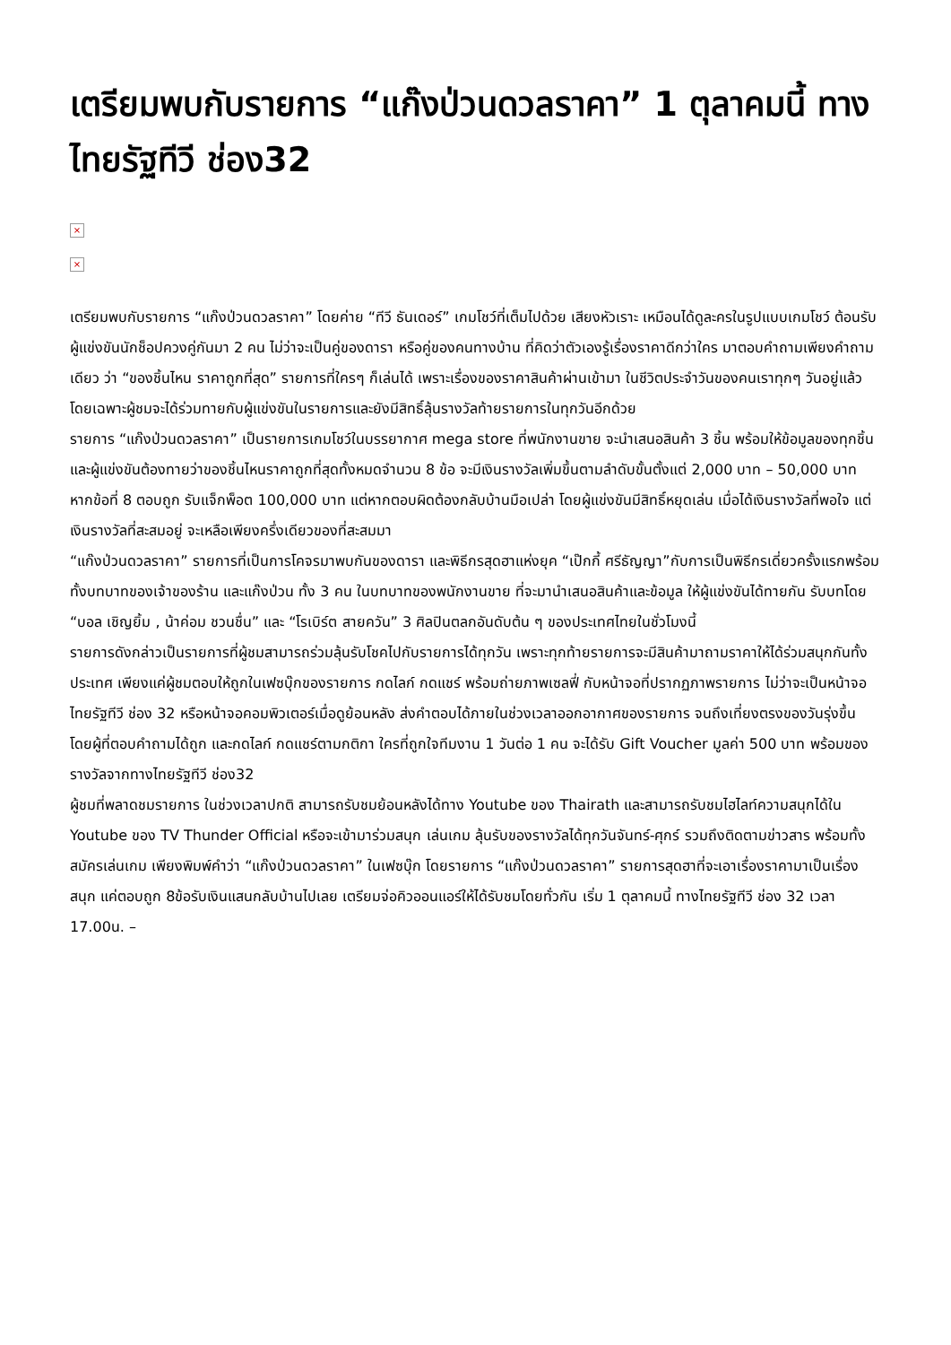เตรียมพบกับรายการ “แก๊งป่วนดวลราคา” 1 ตุลาคมนี้ ทางไทยรัฐทีวี ช่อง32
×
×
เตรียมพบกับรายการ “แก๊งป่วนดวลราคา” โดยค่าย “ทีวี ธันเดอร์” เกมโชว์ที่เต็มไปด้วย เสียงหัวเราะ เหมือนได้ดูละครในรูปแบบเกมโชว์ ต้อนรับผู้แข่งขันนักช็อปควงคู่กันมา 2 คน ไม่ว่าจะเป็นคู่ของดารา หรือคู่ของคนทางบ้าน ที่คิดว่าตัวเองรู้เรื่องราคาดีกว่าใคร มาตอบคำถามเพียงคำถามเดียว ว่า “ของชิ้นไหน ราคาถูกที่สุด” รายการที่ใครๆ ก็เล่นได้ เพราะเรื่องของราคาสินค้าผ่านเข้ามา ในชีวิตประจำวันของคนเราทุกๆ วันอยู่แล้ว โดยเฉพาะผู้ชมจะได้ร่วมทายกับผู้แข่งขันในรายการและยังมีสิทธิ์ลุ้นรางวัลท้ายรายการในทุกวันอีกด้วย
รายการ “แก๊งป่วนดวลราคา” เป็นรายการเกมโชว์ในบรรยากาศ mega store ที่พนักงานขาย จะนำเสนอสินค้า 3 ชิ้น พร้อมให้ข้อมูลของทุกชิ้น และผู้แข่งขันต้องทายว่าของชิ้นไหนราคาถูกที่สุดทั้งหมดจำนวน 8 ข้อ จะมีเงินรางวัลเพิ่มขึ้นตามลำดับขั้นตั้งแต่ 2,000 บาท – 50,000 บาท หากข้อที่ 8 ตอบถูก รับแจ็กพ็อต 100,000 บาท แต่หากตอบผิดต้องกลับบ้านมือเปล่า โดยผู้แข่งขันมีสิทธิ์หยุดเล่น เมื่อได้เงินรางวัลที่พอใจ แต่เงินรางวัลที่สะสมอยู่ จะเหลือเพียงครึ่งเดียวของที่สะสมมา
“แก๊งป่วนดวลราคา” รายการที่เป็นการโคจรมาพบกันของดารา และพิธีกรสุดฮาแห่งยุค “เป๊กกี้ ศรีธัญญา”กับการเป็นพิธีกรเดี่ยวครั้งแรกพร้อมทั้งบทบาทของเจ้าของร้าน และแก๊งป่วน ทั้ง 3 คน ในบทบาทของพนักงานขาย ที่จะมานำเสนอสินค้าและข้อมูล ให้ผู้แข่งขันได้ทายกัน รับบทโดย “บอล เชิญยิ้ม , น้าค่อม ชวนชื่น” และ “โรเบิร์ต สายควัน” 3 ศิลปินตลกอันดับต้น ๆ ของประเทศไทยในชั่วโมงนี้
รายการดังกล่าวเป็นรายการที่ผู้ชมสามารถร่วมลุ้นรับโชคไปกับรายการได้ทุกวัน เพราะทุกท้ายรายการจะมีสินค้ามาถามราคาให้ได้ร่วมสนุกกันทั้งประเทศ เพียงแค่ผู้ชมตอบให้ถูกในเฟซบุ๊กของรายการ กดไลก์ กดแชร์ พร้อมถ่ายภาพเซลฟี่ กับหน้าจอที่ปรากฏภาพรายการ ไม่ว่าจะเป็นหน้าจอไทยรัฐทีวี ช่อง 32 หรือหน้าจอคอมพิวเตอร์เมื่อดูย้อนหลัง ส่งคำตอบได้ภายในช่วงเวลาออกอากาศของรายการ จนถึงเที่ยงตรงของวันรุ่งขึ้น โดยผู้ที่ตอบคำถามได้ถูก และกดไลก์ กดแชร์ตามกติกา ใครที่ถูกใจทีมงาน 1 วันต่อ 1 คน จะได้รับ Gift Voucher มูลค่า 500 บาท พร้อมของรางวัลจากทางไทยรัฐทีวี ช่อง32
ผู้ชมที่พลาดชมรายการ ในช่วงเวลาปกติ สามารถรับชมย้อนหลังได้ทาง Youtube ของ Thairath และสามารถรับชมไฮไลท์ความสนุกได้ใน Youtube ของ TV Thunder Official หรือจะเข้ามาร่วมสนุก เล่นเกม ลุ้นรับของรางวัลได้ทุกวันจันทร์-ศุกร์ รวมถึงติดตามข่าวสาร พร้อมทั้งสมัครเล่นเกม เพียงพิมพ์คำว่า “แก๊งป่วนดวลราคา” ในเฟซบุ๊ก โดยรายการ “แก๊งป่วนดวลราคา” รายการสุดฮาที่จะเอาเรื่องราคามาเป็นเรื่องสนุก แค่ตอบถูก 8ข้อรับเงินแสนกลับบ้านไปเลย เตรียมจ่อคิวออนแอร์ให้ได้รับชมโดยทั่วกัน เริ่ม 1 ตุลาคมนี้ ทางไทยรัฐทีวี ช่อง 32 เวลา 17.00น. –